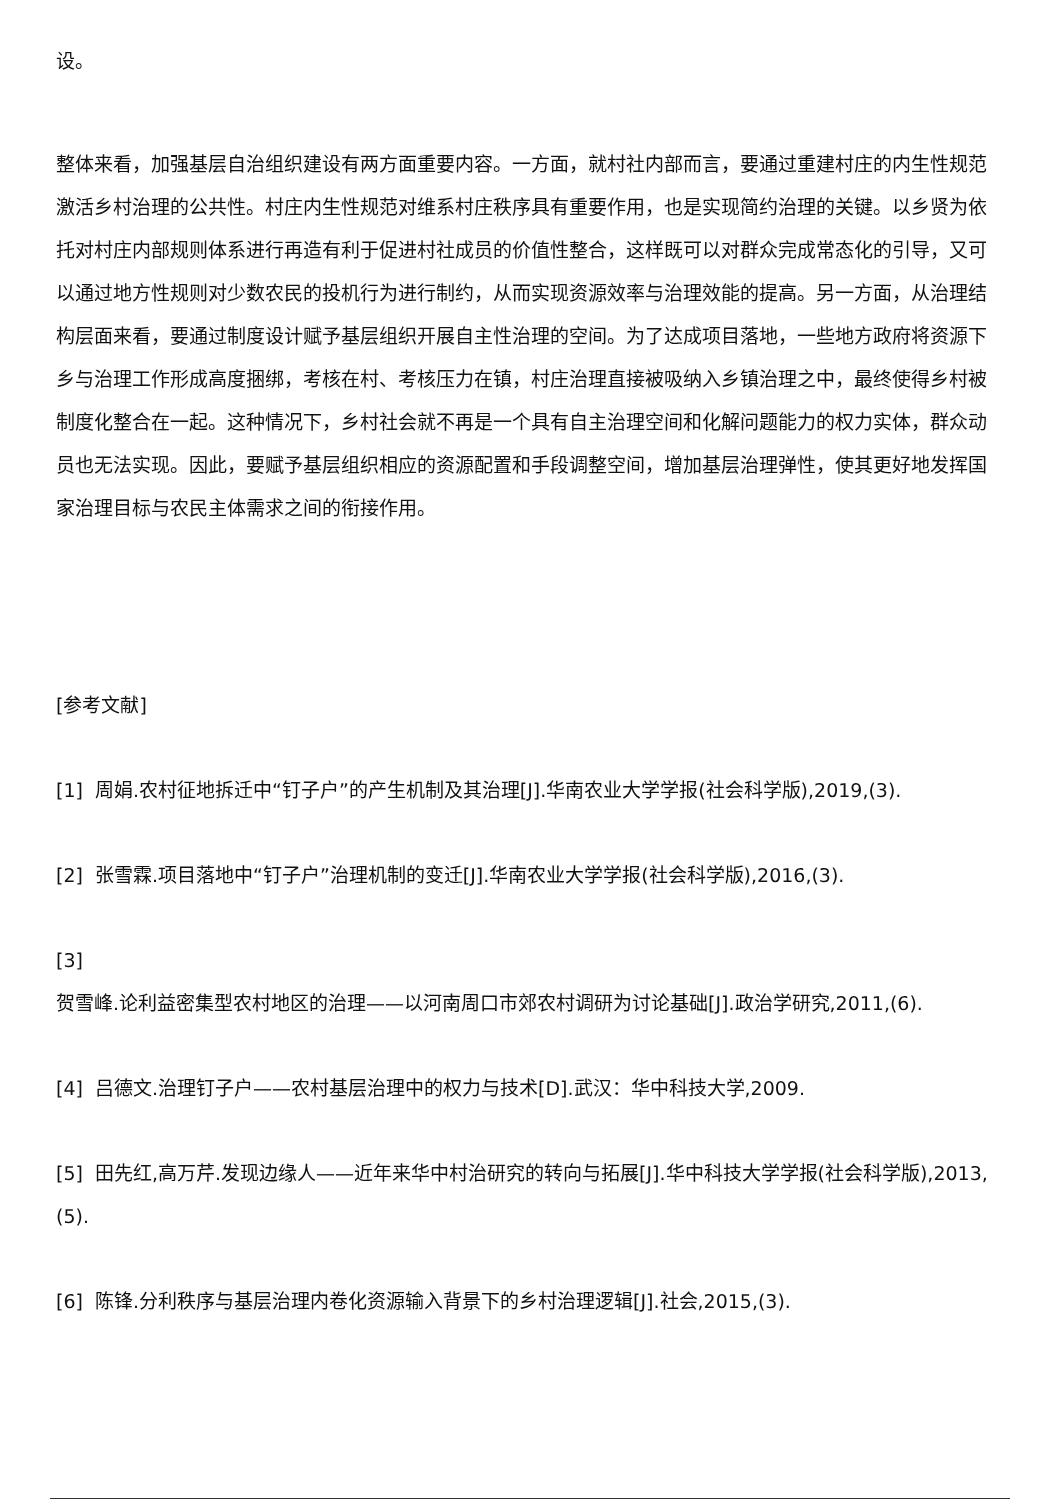设。
整体来看，加强基层自治组织建设有两方面重要内容。一方面，就村社内部而言，要通过重建村庄的内生性规范激活乡村治理的公共性。村庄内生性规范对维系村庄秩序具有重要作用，也是实现简约治理的关键。以乡贤为依托对村庄内部规则体系进行再造有利于促进村社成员的价值性整合，这样既可以对群众完成常态化的引导，又可以通过地方性规则对少数农民的投机行为进行制约，从而实现资源效率与治理效能的提高。另一方面，从治理结构层面来看，要通过制度设计赋予基层组织开展自主性治理的空间。为了达成项目落地，一些地方政府将资源下乡与治理工作形成高度捆绑，考核在村、考核压力在镇，村庄治理直接被吸纳入乡镇治理之中，最终使得乡村被制度化整合在一起。这种情况下，乡村社会就不再是一个具有自主治理空间和化解问题能力的权力实体，群众动员也无法实现。因此，要赋予基层组织相应的资源配置和手段调整空间，增加基层治理弹性，使其更好地发挥国家治理目标与农民主体需求之间的衔接作用。
[参考文献]
[1] 周娟.农村征地拆迁中“钉子户”的产生机制及其治理[J].华南农业大学学报(社会科学版),2019,(3).
[2] 张雪霖.项目落地中“钉子户”治理机制的变迁[J].华南农业大学学报(社会科学版),2016,(3).
[3]
贺雪峰.论利益密集型农村地区的治理——以河南周口市郊农村调研为讨论基础[J].政治学研究,2011,(6).
[4] 吕德文.治理钉子户——农村基层治理中的权力与技术[D].武汉：华中科技大学,2009.
[5] 田先红,高万芹.发现边缘人——近年来华中村治研究的转向与拓展[J].华中科技大学学报(社会科学版),2013,(5).
[6] 陈锋.分利秩序与基层治理内卷化资源输入背景下的乡村治理逻辑[J].社会,2015,(3).